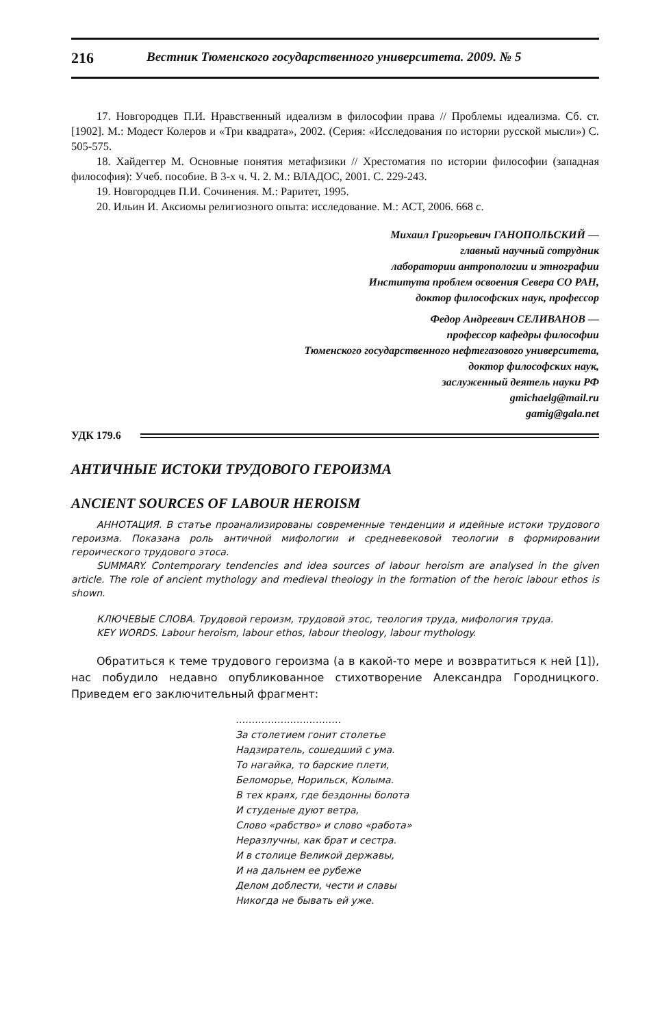216 Вестник Тюменского государственного университета. 2009. № 5
17. Новгородцев П.И. Нравственный идеализм в философии права // Проблемы идеализма. Сб. ст. [1902]. М.: Модест Колеров и «Три квадрата», 2002. (Серия: «Исследования по истории русской мысли») С. 505-575.
18. Хайдеггер М. Основные понятия метафизики // Хрестоматия по истории философии (западная философия): Учеб. пособие. В 3-х ч. Ч. 2. М.: ВЛАДОС, 2001. С. 229-243.
19. Новгородцев П.И. Сочинения. М.: Раритет, 1995.
20. Ильин И. Аксиомы религиозного опыта: исследование. М.: АСТ, 2006. 668 с.
Михаил Григорьевич ГАНОПОЛЬСКИЙ —
главный научный сотрудник
лаборатории антропологии и этнографии
Института проблем освоения Севера СО РАН,
доктор философских наук, профессор
Федор Андреевич СЕЛИВАНОВ —
профессор кафедры философии
Тюменского государственного нефтегазового университета,
доктор философских наук,
заслуженный деятель науки РФ
gmichaelg@mail.ru
gamig@gala.net
УДК 179.6
АНТИЧНЫЕ ИСТОКИ ТРУДОВОГО ГЕРОИЗМА
ANCIENT SOURCES OF LABOUR HEROISM
АННОТАЦИЯ. В статье проанализированы современные тенденции и идейные истоки трудового героизма. Показана роль античной мифологии и средневековой теологии в формировании героического трудового этоса.
SUMMARY. Contemporary tendencies and idea sources of labour heroism are analysed in the given article. The role of ancient mythology and medieval theology in the formation of the heroic labour ethos is shown.
КЛЮЧЕВЫЕ СЛОВА. Трудовой героизм, трудовой этос, теология труда, мифология труда.
KEY WORDS. Labour heroism, labour ethos, labour theology, labour mythology.
Обратиться к теме трудового героизма (а в какой-то мере и возвратиться к ней [1]), нас побудило недавно опубликованное стихотворение Александра Городницкого. Приведем его заключительный фрагмент:
……………………………
За столетием гонит столетье
Надзиратель, сошедший с ума.
То нагайка, то барские плети,
Беломорье, Норильск, Колыма.
В тех краях, где бездонны болота
И студеные дуют ветра,
Слово «рабство» и слово «работа»
Неразлучны, как брат и сестра.
И в столице Великой державы,
И на дальнем ее рубеже
Делом доблести, чести и славы
Никогда не бывать ей уже.